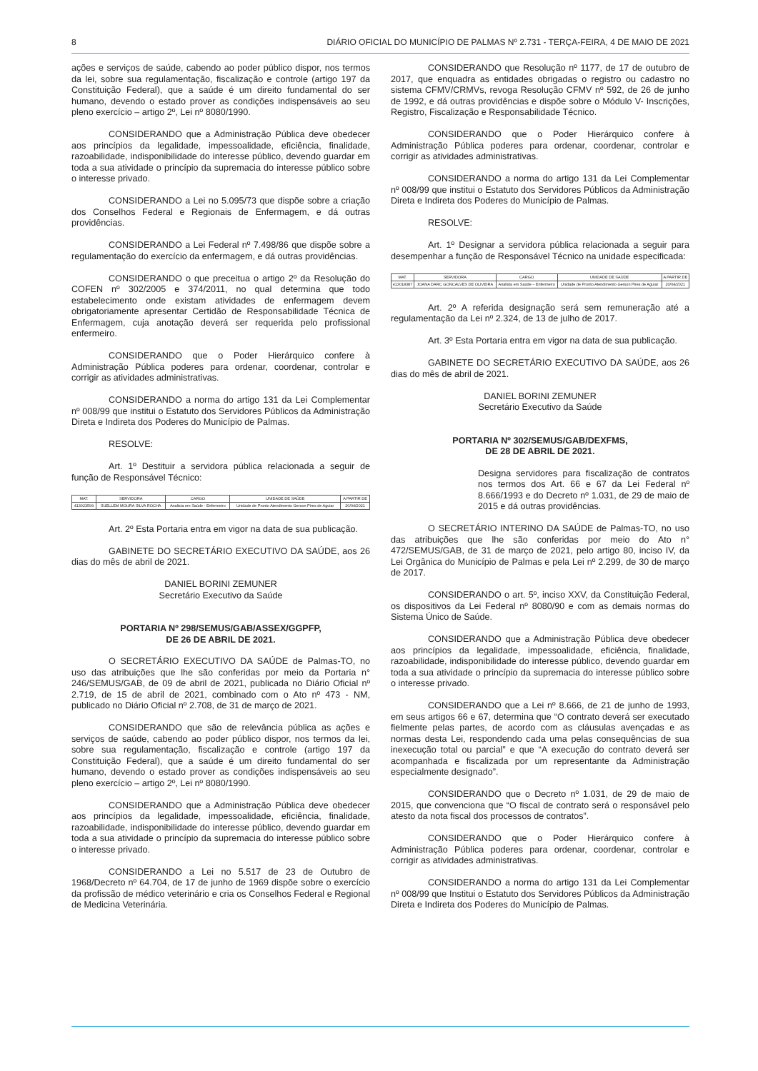8 DIÁRIO OFICIAL DO MUNICÍPIO DE PALMAS Nº 2.731 - TERÇA-FEIRA, 4 DE MAIO DE 2021
ações e serviços de saúde, cabendo ao poder público dispor, nos termos da lei, sobre sua regulamentação, fiscalização e controle (artigo 197 da Constituição Federal), que a saúde é um direito fundamental do ser humano, devendo o estado prover as condições indispensáveis ao seu pleno exercício – artigo 2º, Lei nº 8080/1990.
CONSIDERANDO que a Administração Pública deve obedecer aos princípios da legalidade, impessoalidade, eficiência, finalidade, razoabilidade, indisponibilidade do interesse público, devendo guardar em toda a sua atividade o princípio da supremacia do interesse público sobre o interesse privado.
CONSIDERANDO a Lei no 5.095/73 que dispõe sobre a criação dos Conselhos Federal e Regionais de Enfermagem, e dá outras providências.
CONSIDERANDO a Lei Federal nº 7.498/86 que dispõe sobre a regulamentação do exercício da enfermagem, e dá outras providências.
CONSIDERANDO o que preceitua o artigo 2º da Resolução do COFEN nº 302/2005 e 374/2011, no qual determina que todo estabelecimento onde existam atividades de enfermagem devem obrigatoriamente apresentar Certidão de Responsabilidade Técnica de Enfermagem, cuja anotação deverá ser requerida pelo profissional enfermeiro.
CONSIDERANDO que o Poder Hierárquico confere à Administração Pública poderes para ordenar, coordenar, controlar e corrigir as atividades administrativas.
CONSIDERANDO a norma do artigo 131 da Lei Complementar nº 008/99 que institui o Estatuto dos Servidores Públicos da Administração Direta e Indireta dos Poderes do Município de Palmas.
RESOLVE:
Art. 1º Destituir a servidora pública relacionada a seguir de função de Responsável Técnico:
| MAT. | SERVIDORA | CARGO | UNIDADE DE SAÚDE | A PARTIR DE |
| --- | --- | --- | --- | --- |
| 413023599 | SUELLEM MOURA SILVA ROCHA | Analista em Saúde - Enfermeiro | Unidade de Pronto Atendimento Gerson Pires de Aguiar | 20/04/2021 |
Art. 2º Esta Portaria entra em vigor na data de sua publicação.
GABINETE DO SECRETÁRIO EXECUTIVO DA SAÚDE, aos 26 dias do mês de abril de 2021.
DANIEL BORINI ZEMUNER
Secretário Executivo da Saúde
PORTARIA Nº 298/SEMUS/GAB/ASSEX/GGPFP,
DE 26 DE ABRIL DE 2021.
O SECRETÁRIO EXECUTIVO DA SAÚDE de Palmas-TO, no uso das atribuições que lhe são conferidas por meio da Portaria n° 246/SEMUS/GAB, de 09 de abril de 2021, publicada no Diário Oficial nº 2.719, de 15 de abril de 2021, combinado com o Ato nº 473 - NM, publicado no Diário Oficial nº 2.708, de 31 de março de 2021.
CONSIDERANDO que são de relevância pública as ações e serviços de saúde, cabendo ao poder público dispor, nos termos da lei, sobre sua regulamentação, fiscalização e controle (artigo 197 da Constituição Federal), que a saúde é um direito fundamental do ser humano, devendo o estado prover as condições indispensáveis ao seu pleno exercício – artigo 2º, Lei nº 8080/1990.
CONSIDERANDO que a Administração Pública deve obedecer aos princípios da legalidade, impessoalidade, eficiência, finalidade, razoabilidade, indisponibilidade do interesse público, devendo guardar em toda a sua atividade o princípio da supremacia do interesse público sobre o interesse privado.
CONSIDERANDO a Lei no 5.517 de 23 de Outubro de 1968/Decreto nº 64.704, de 17 de junho de 1969 dispõe sobre o exercício da profissão de médico veterinário e cria os Conselhos Federal e Regional de Medicina Veterinária.
CONSIDERANDO que Resolução nº 1177, de 17 de outubro de 2017, que enquadra as entidades obrigadas o registro ou cadastro no sistema CFMV/CRMVs, revoga Resolução CFMV nº 592, de 26 de junho de 1992, e dá outras providências e dispõe sobre o Módulo V- Inscrições, Registro, Fiscalização e Responsabilidade Técnico.
CONSIDERANDO que o Poder Hierárquico confere à Administração Pública poderes para ordenar, coordenar, controlar e corrigir as atividades administrativas.
CONSIDERANDO a norma do artigo 131 da Lei Complementar nº 008/99 que institui o Estatuto dos Servidores Públicos da Administração Direta e Indireta dos Poderes do Município de Palmas.
RESOLVE:
Art. 1º Designar a servidora pública relacionada a seguir para desempenhar a função de Responsável Técnico na unidade especificada:
| MAT. | SERVIDORA | CARGO | UNIDADE DE SAÚDE | A PARTIR DE |
| --- | --- | --- | --- | --- |
| 413018387 | JOANA DARC GONCALVES DE OLIVEIRA | Analista em Saúde – Enfermeiro | Unidade de Pronto Atendimento Gerson Pires de Aguiar | 20/04/2021 |
Art. 2º A referida designação será sem remuneração até a regulamentação da Lei nº 2.324, de 13 de julho de 2017.
Art. 3º Esta Portaria entra em vigor na data de sua publicação.
GABINETE DO SECRETÁRIO EXECUTIVO DA SAÚDE, aos 26 dias do mês de abril de 2021.
DANIEL BORINI ZEMUNER
Secretário Executivo da Saúde
PORTARIA Nº 302/SEMUS/GAB/DEXFMS,
DE 28 DE ABRIL DE 2021.
Designa servidores para fiscalização de contratos nos termos dos Art. 66 e 67 da Lei Federal nº 8.666/1993 e do Decreto nº 1.031, de 29 de maio de 2015 e dá outras providências.
O SECRETÁRIO INTERINO DA SAÚDE de Palmas-TO, no uso das atribuições que lhe são conferidas por meio do Ato n° 472/SEMUS/GAB, de 31 de março de 2021, pelo artigo 80, inciso IV, da Lei Orgânica do Município de Palmas e pela Lei nº 2.299, de 30 de março de 2017.
CONSIDERANDO o art. 5º, inciso XXV, da Constituição Federal, os dispositivos da Lei Federal nº 8080/90 e com as demais normas do Sistema Único de Saúde.
CONSIDERANDO que a Administração Pública deve obedecer aos princípios da legalidade, impessoalidade, eficiência, finalidade, razoabilidade, indisponibilidade do interesse público, devendo guardar em toda a sua atividade o princípio da supremacia do interesse público sobre o interesse privado.
CONSIDERANDO que a Lei nº 8.666, de 21 de junho de 1993, em seus artigos 66 e 67, determina que “O contrato deverá ser executado fielmente pelas partes, de acordo com as cláusulas avençadas e as normas desta Lei, respondendo cada uma pelas consequências de sua inexecução total ou parcial” e que “A execução do contrato deverá ser acompanhada e fiscalizada por um representante da Administração especialmente designado”.
CONSIDERANDO que o Decreto nº 1.031, de 29 de maio de 2015, que convenciona que “O fiscal de contrato será o responsável pelo atesto da nota fiscal dos processos de contratos”.
CONSIDERANDO que o Poder Hierárquico confere à Administração Pública poderes para ordenar, coordenar, controlar e corrigir as atividades administrativas.
CONSIDERANDO a norma do artigo 131 da Lei Complementar nº 008/99 que Institui o Estatuto dos Servidores Públicos da Administração Direta e Indireta dos Poderes do Município de Palmas.